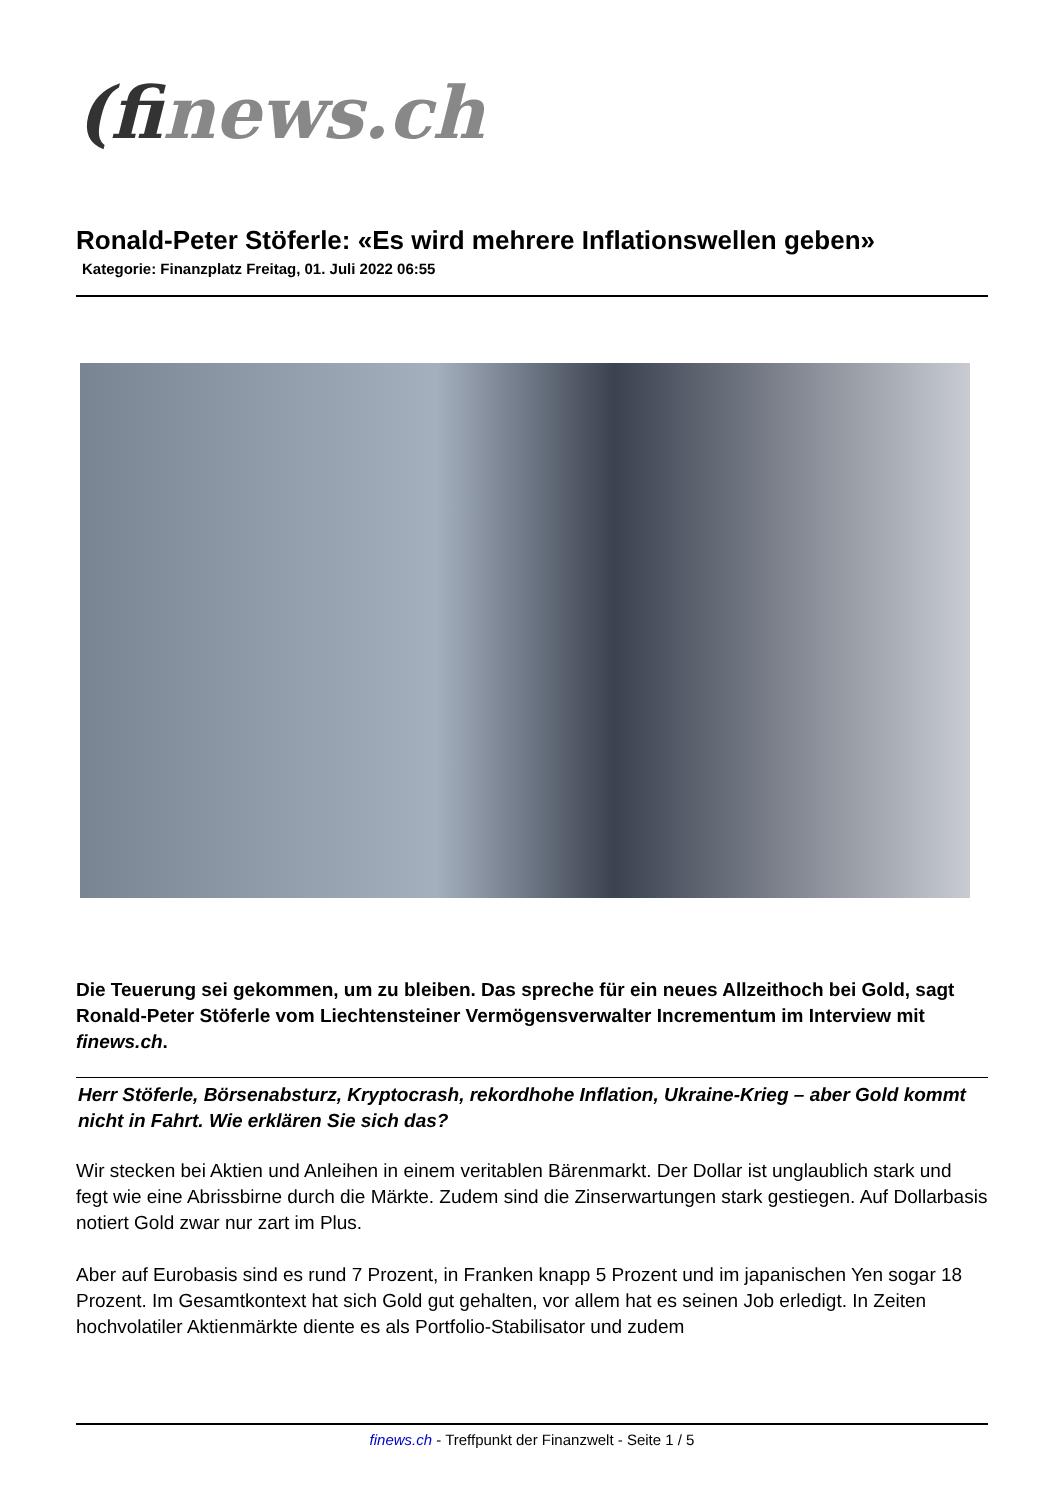(finews.ch
Ronald-Peter Stöferle: «Es wird mehrere Inflationswellen geben»
Kategorie: Finanzplatz Freitag, 01. Juli 2022 06:55
Die Teuerung sei gekommen, um zu bleiben. Das spreche für ein neues Allzeithoch bei Gold, sagt Ronald-Peter Stöferle vom Liechtensteiner Vermögensverwalter Incrementum im Interview mit finews.ch.
Herr Stöferle, Börsenabsturz, Kryptocrash, rekordhohe Inflation, Ukraine-Krieg – aber Gold kommt nicht in Fahrt. Wie erklären Sie sich das?
Wir stecken bei Aktien und Anleihen in einem veritablen Bärenmarkt. Der Dollar ist unglaublich stark und fegt wie eine Abrissbirne durch die Märkte. Zudem sind die Zinserwartungen stark gestiegen. Auf Dollarbasis notiert Gold zwar nur zart im Plus.
Aber auf Eurobasis sind es rund 7 Prozent, in Franken knapp 5 Prozent und im japanischen Yen sogar 18 Prozent. Im Gesamtkontext hat sich Gold gut gehalten, vor allem hat es seinen Job erledigt. In Zeiten hochvolatiler Aktienmärkte diente es als Portfolio-Stabilisator und zudem
finews.ch - Treffpunkt der Finanzwelt - Seite 1 / 5